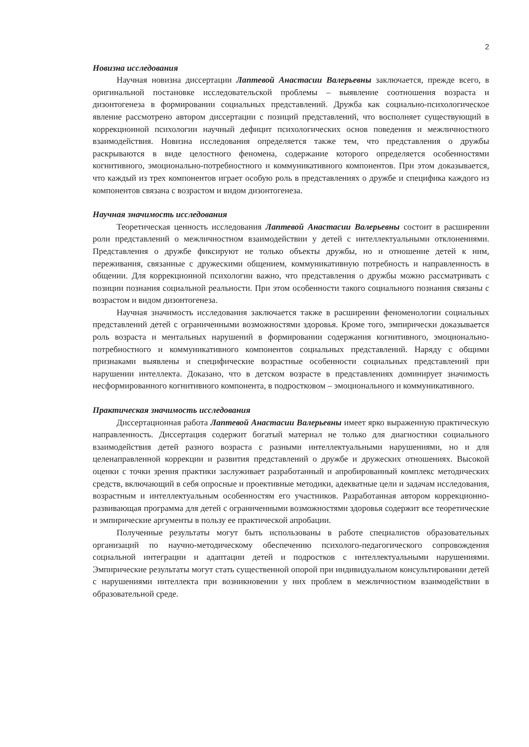2
Новизна исследования
Научная новизна диссертации Лаптевой Анастасии Валерьевны заключается, прежде всего, в оригинальной постановке исследовательской проблемы – выявление соотношения возраста и дизонтогенеза в формировании социальных представлений. Дружба как социально-психологическое явление рассмотрено автором диссертации с позиций представлений, что восполняет существующий в коррекционной психологии научный дефицит психологических основ поведения и межличностного взаимодействия. Новизна исследования определяется также тем, что представления о дружбы раскрываются в виде целостного феномена, содержание которого определяется особенностями когнитивного, эмоционально-потребностного и коммуникативного компонентов. При этом доказывается, что каждый из трех компонентов играет особую роль в представлениях о дружбе и специфика каждого из компонентов связана с возрастом и видом дизонтогенеза.
Научная значимость исследования
Теоретическая ценность исследования Лаптевой Анастасии Валерьевны состоит в расширении роли представлений о межличностном взаимодействии у детей с интеллектуальными отклонениями. Представления о дружбе фиксируют не только объекты дружбы, но и отношение детей к ним, переживания, связанные с дружескими общением, коммуникативную потребность и направленность в общении. Для коррекционной психологии важно, что представления о дружбы можно рассматривать с позиции познания социальной реальности. При этом особенности такого социального познания связаны с возрастом и видом дизонтогенеза.
Научная значимость исследования заключается также в расширении феноменологии социальных представлений детей с ограниченными возможностями здоровья. Кроме того, эмпирически доказывается роль возраста и ментальных нарушений в формировании содержания когнитивного, эмоционально-потребностного и коммуникативного компонентов социальных представлений. Наряду с общими признаками выявлены и специфические возрастные особенности социальных представлений при нарушении интеллекта. Доказано, что в детском возрасте в представлениях доминирует значимость несформированного когнитивного компонента, в подростковом – эмоционального и коммуникативного.
Практическая значимость исследования
Диссертационная работа Лаптевой Анастасии Валерьевны имеет ярко выраженную практическую направленность. Диссертация содержит богатый материал не только для диагностики социального взаимодействия детей разного возраста с разными интеллектуальными нарушениями, но и для целенаправленной коррекции и развития представлений о дружбе и дружеских отношениях. Высокой оценки с точки зрения практики заслуживает разработанный и апробированный комплекс методических средств, включающий в себя опросные и проективные методики, адекватные цели и задачам исследования, возрастным и интеллектуальным особенностям его участников. Разработанная автором коррекционно-развивающая программа для детей с ограниченными возможностями здоровья содержит все теоретические и эмпирические аргументы в пользу ее практической апробации.
Полученные результаты могут быть использованы в работе специалистов образовательных организаций по научно-методическому обеспечению психолого-педагогического сопровождения социальной интеграции и адаптации детей и подростков с интеллектуальными нарушениями. Эмпирические результаты могут стать существенной опорой при индивидуальном консультировании детей с нарушениями интеллекта при возникновении у них проблем в межличностном взаимодействии в образовательной среде.